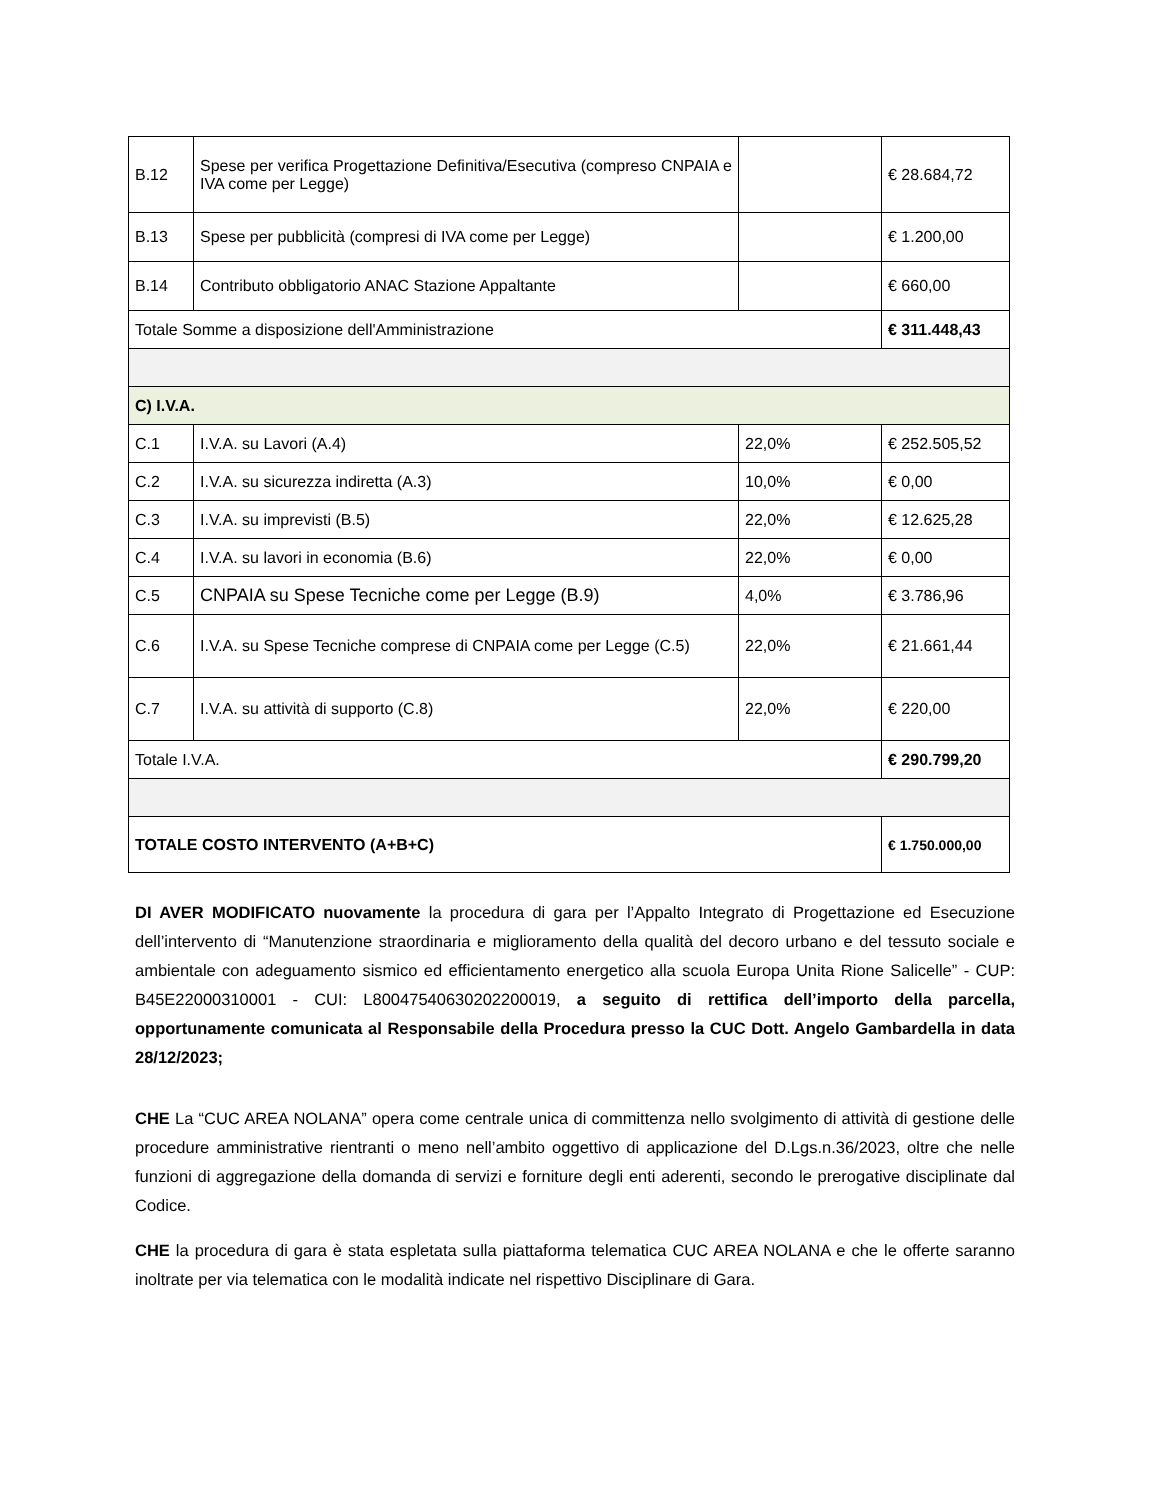| B.12 | Spese per verifica Progettazione Definitiva/Esecutiva (compreso CNPAIA e IVA come per Legge) | | € 28.684,72 |
| B.13 | Spese per pubblicità (compresi di IVA come per Legge) | | € 1.200,00 |
| B.14 | Contributo obbligatorio ANAC Stazione Appaltante | | € 660,00 |
| Totale Somme a disposizione dell'Amministrazione | | | € 311.448,43 |
| C) I.V.A. | | | |
| C.1 | I.V.A. su Lavori (A.4) | 22,0% | € 252.505,52 |
| C.2 | I.V.A. su sicurezza indiretta (A.3) | 10,0% | € 0,00 |
| C.3 | I.V.A. su imprevisti (B.5) | 22,0% | € 12.625,28 |
| C.4 | I.V.A. su lavori in economia (B.6) | 22,0% | € 0,00 |
| C.5 | CNPAIA su Spese Tecniche come per Legge (B.9) | 4,0% | € 3.786,96 |
| C.6 | I.V.A. su Spese Tecniche comprese di CNPAIA come per Legge (C.5) | 22,0% | € 21.661,44 |
| C.7 | I.V.A. su attività di supporto (C.8) | 22,0% | € 220,00 |
| Totale I.V.A. | | | € 290.799,20 |
| TOTALE COSTO INTERVENTO (A+B+C) | | | € 1.750.000,00 |
DI AVER MODIFICATO nuovamente la procedura di gara per l’Appalto Integrato di Progettazione ed Esecuzione dell’intervento di “Manutenzione straordinaria e miglioramento della qualità del decoro urbano e del tessuto sociale e ambientale con adeguamento sismico ed efficientamento energetico alla scuola Europa Unita Rione Salicelle” - CUP: B45E22000310001 - CUI: L80047540630202200019, a seguito di rettifica dell’importo della parcella, opportunamente comunicata al Responsabile della Procedura presso la CUC Dott. Angelo Gambardella in data 28/12/2023;
CHE La “CUC AREA NOLANA” opera come centrale unica di committenza nello svolgimento di attività di gestione delle procedure amministrative rientranti o meno nell’ambito oggettivo di applicazione del D.Lgs.n.36/2023, oltre che nelle funzioni di aggregazione della domanda di servizi e forniture degli enti aderenti, secondo le prerogative disciplinate dal Codice.
CHE la procedura di gara è stata espletata sulla piattaforma telematica CUC AREA NOLANA e che le offerte saranno inoltrate per via telematica con le modalità indicate nel rispettivo Disciplinare di Gara.